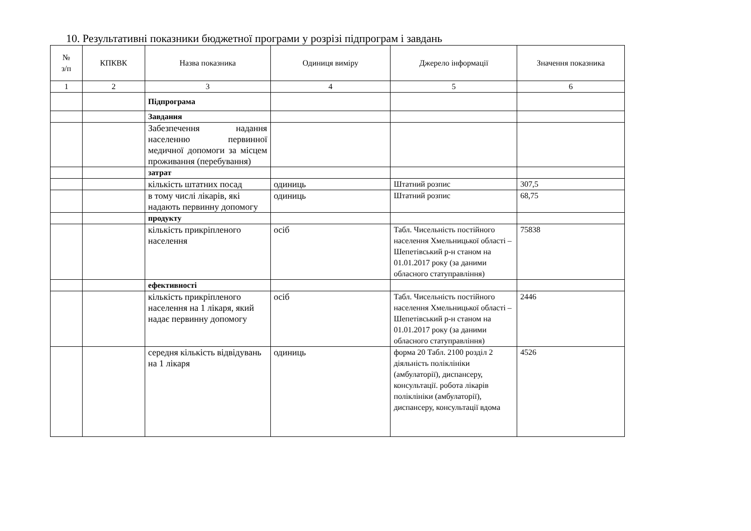10. Результативні показники бюджетної програми у розрізі підпрограм і завдань
| № з/п | КПКВК | Назва показника | Одиниця виміру | Джерело інформації | Значення показника |
| --- | --- | --- | --- | --- | --- |
| 1 | 2 | 3 | 4 | 5 | 6 |
| | | Підпрограма | | | |
| | | Завдання | | | |
| | | Забезпечення надання населенню первинної медичної допомоги за місцем проживання (перебування) | | | |
| | | затрат | | | |
| | | кількість штатних посад | одиниць | Штатний розпис | 307,5 |
| | | в тому числі лікарів, які надають первинну допомогу | одиниць | Штатний розпис | 68,75 |
| | | продукту | | | |
| | | кількість прикріпленого населення | осіб | Табл. Чисельність постійного населення Хмельницької області – Шепетівський р-н станом на 01.01.2017 року (за даними обласного статуправління) | 75838 |
| | | ефективності | | | |
| | | кількість прикріпленого населення на 1 лікаря, який надає первинну допомогу | осіб | Табл. Чисельність постійного населення Хмельницької області – Шепетівський р-н станом на 01.01.2017 року (за даними обласного статуправління) | 2446 |
| | | середня кількість відвідувань на 1 лікаря | одиниць | форма 20 Табл. 2100 розділ 2 діяльність поліклініки (амбулаторії), диспансеру, консультації. робота лікарів поліклініки (амбулаторії), диспансеру, консультації вдома | 4526 |